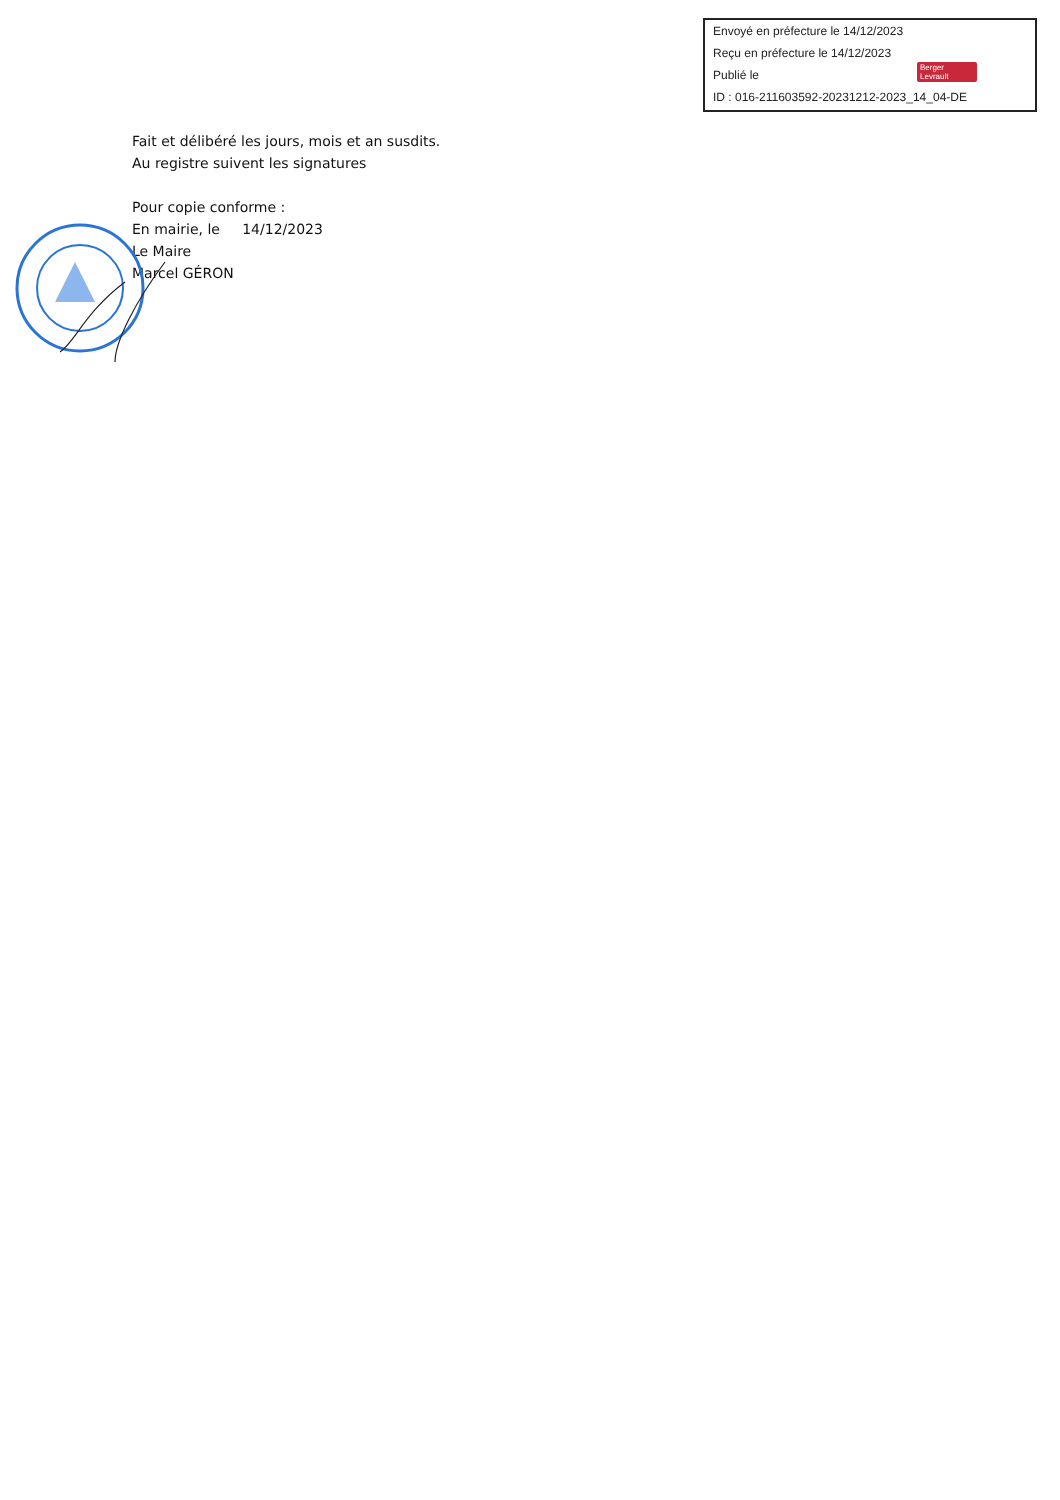Envoyé en préfecture le 14/12/2023
Reçu en préfecture le 14/12/2023
Publié le
ID : 016-211603592-20231212-2023_14_04-DE
Berger Levrault
Fait et délibéré les jours, mois et an susdits.
Au registre suivent les signatures
Pour copie conforme :
En mairie, le 14/12/2023
Le Maire
Marcel GÉRON